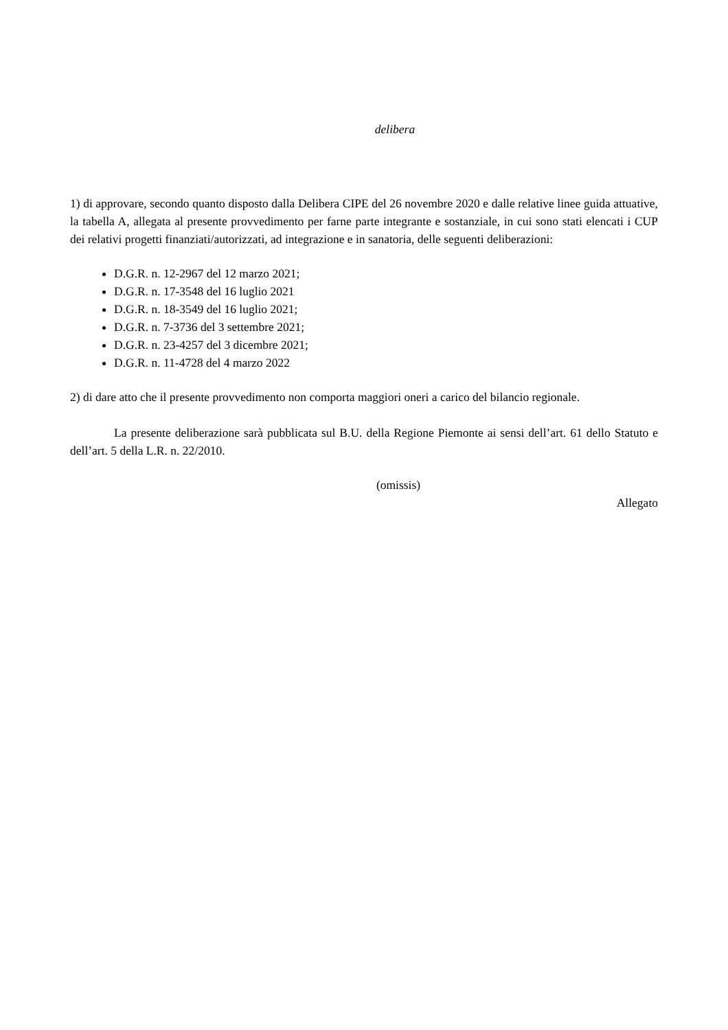delibera
1) di approvare, secondo quanto disposto dalla Delibera CIPE del 26 novembre 2020 e dalle relative linee guida attuative, la tabella A, allegata al presente provvedimento per farne parte integrante e sostanziale, in cui sono stati elencati i CUP dei relativi progetti finanziati/autorizzati, ad integrazione e in sanatoria, delle seguenti deliberazioni:
D.G.R. n. 12-2967 del 12 marzo 2021;
D.G.R. n. 17-3548 del 16 luglio 2021
D.G.R. n. 18-3549 del 16 luglio 2021;
D.G.R. n. 7-3736 del 3 settembre 2021;
D.G.R. n. 23-4257 del 3 dicembre 2021;
D.G.R. n. 11-4728 del 4 marzo 2022
2) di dare atto che il presente provvedimento non comporta maggiori oneri a carico del bilancio regionale.
La presente deliberazione sarà pubblicata sul B.U. della Regione Piemonte ai sensi dell’art. 61 dello Statuto e dell’art. 5 della L.R. n. 22/2010.
(omissis)
Allegato